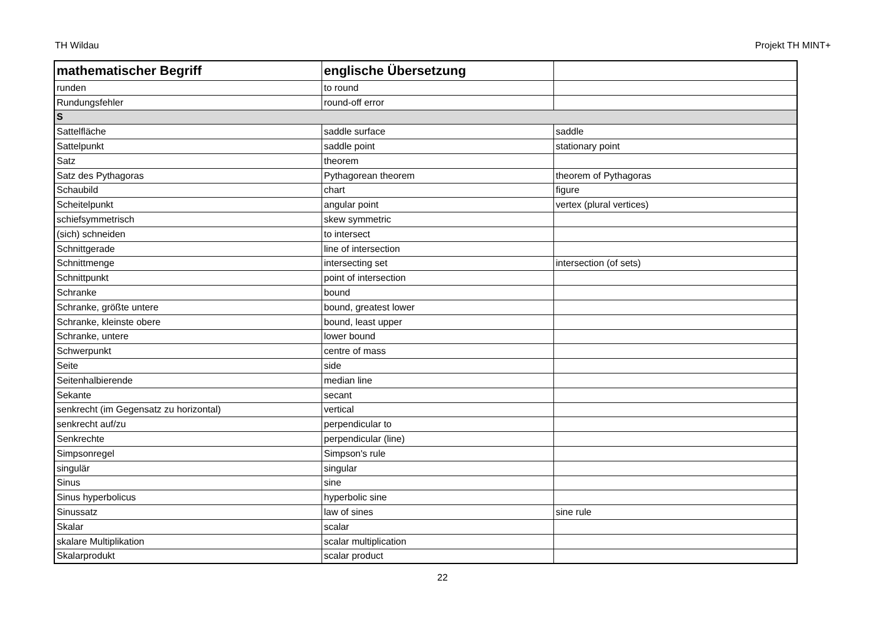TH Wildau Projekt TH MINT+
| mathematischer Begriff | englische Übersetzung | |
| --- | --- | --- |
| runden | to round | |
| Rundungsfehler | round-off error | |
| S | | |
| Sattelfläche | saddle surface | saddle |
| Sattelpunkt | saddle point | stationary point |
| Satz | theorem | |
| Satz des Pythagoras | Pythagorean theorem | theorem of Pythagoras |
| Schaubild | chart | figure |
| Scheitelpunkt | angular point | vertex (plural vertices) |
| schiefsymmetrisch | skew symmetric | |
| (sich) schneiden | to intersect | |
| Schnittgerade | line of intersection | |
| Schnittmenge | intersecting set | intersection (of sets) |
| Schnittpunkt | point of intersection | |
| Schranke | bound | |
| Schranke, größte untere | bound, greatest lower | |
| Schranke, kleinste obere | bound, least upper | |
| Schranke, untere | lower bound | |
| Schwerpunkt | centre of mass | |
| Seite | side | |
| Seitenhalbierende | median line | |
| Sekante | secant | |
| senkrecht (im Gegensatz zu horizontal) | vertical | |
| senkrecht auf/zu | perpendicular to | |
| Senkrechte | perpendicular (line) | |
| Simpsonregel | Simpson's rule | |
| singulär | singular | |
| Sinus | sine | |
| Sinus hyperbolicus | hyperbolic sine | |
| Sinussatz | law of sines | sine rule |
| Skalar | scalar | |
| skalare Multiplikation | scalar multiplication | |
| Skalarprodukt | scalar product | |
22